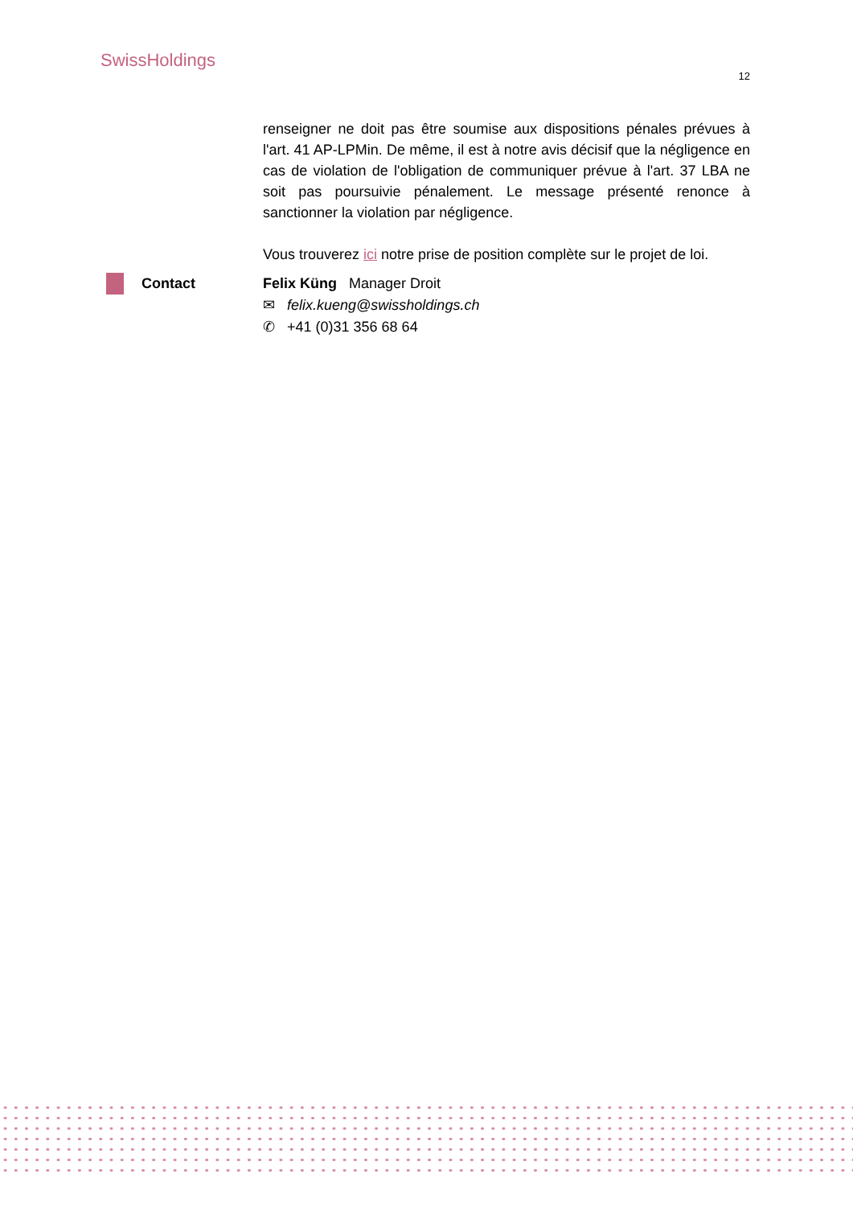SwissHoldings
12
renseigner ne doit pas être soumise aux dispositions pénales prévues à l'art. 41 AP-LPMin. De même, il est à notre avis décisif que la négligence en cas de violation de l'obligation de communiquer prévue à l'art. 37 LBA ne soit pas poursuivie pénalement. Le message présenté renonce à sanctionner la violation par négligence.
Vous trouverez ici notre prise de position complète sur le projet de loi.
Contact Felix Küng Manager Droit
✉ felix.kueng@swissholdings.ch
✆ +41 (0)31 356 68 64